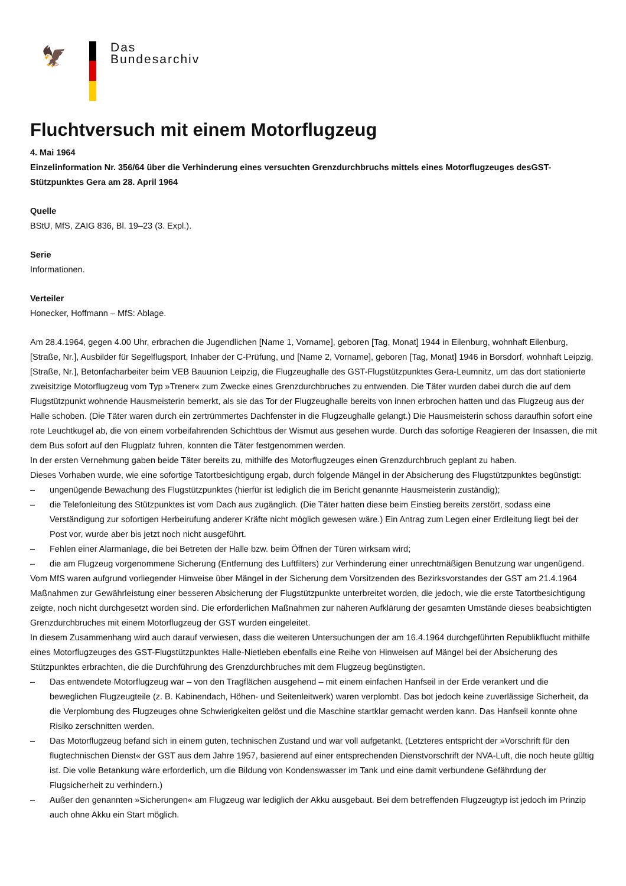🦅
Das
Bundesarchiv
Fluchtversuch mit einem Motorflugzeug
4. Mai 1964
Einzelinformation Nr. 356/64 über die Verhinderung eines versuchten Grenzdurchbruchs mittels eines Motorflugzeuges desGST-Stützpunktes Gera am 28. April 1964
Quelle
BStU, MfS, ZAIG 836, Bl. 19–23 (3. Expl.).
Serie
Informationen.
Verteiler
Honecker, Hoffmann – MfS: Ablage.
Am 28.4.1964, gegen 4.00 Uhr, erbrachen die Jugendlichen [Name 1, Vorname], geboren [Tag, Monat] 1944 in Eilenburg, wohnhaft Eilenburg, [Straße, Nr.], Ausbilder für Segelflugsport, Inhaber der C-Prüfung, und [Name 2, Vorname], geboren [Tag, Monat] 1946 in Borsdorf, wohnhaft Leipzig, [Straße, Nr.], Betonfacharbeiter beim VEB Bauunion Leipzig, die Flugzeughalle des GST-Flugstützpunktes Gera-Leumnitz, um das dort stationierte zweisitzige Motorflugzeug vom Typ »Trener« zum Zwecke eines Grenzdurchbruches zu entwenden. Die Täter wurden dabei durch die auf dem Flugstützpunkt wohnende Hausmeisterin bemerkt, als sie das Tor der Flugzeughalle bereits von innen erbrochen hatten und das Flugzeug aus der Halle schoben. (Die Täter waren durch ein zertrümmertes Dachfenster in die Flugzeughalle gelangt.) Die Hausmeisterin schoss daraufhin sofort eine rote Leuchtkugel ab, die von einem vorbeifahrenden Schichtbus der Wismut aus gesehen wurde. Durch das sofortige Reagieren der Insassen, die mit dem Bus sofort auf den Flugplatz fuhren, konnten die Täter festgenommen werden.
In der ersten Vernehmung gaben beide Täter bereits zu, mithilfe des Motorflugzeuges einen Grenzdurchbruch geplant zu haben.
Dieses Vorhaben wurde, wie eine sofortige Tatortbesichtigung ergab, durch folgende Mängel in der Absicherung des Flugstützpunktes begünstigt:
– ungenügende Bewachung des Flugstützpunktes (hierfür ist lediglich die im Bericht genannte Hausmeisterin zuständig);
– die Telefonleitung des Stützpunktes ist vom Dach aus zugänglich. (Die Täter hatten diese beim Einstieg bereits zerstört, sodass eine Verständigung zur sofortigen Herbeirufung anderer Kräfte nicht möglich gewesen wäre.) Ein Antrag zum Legen einer Erdleitung liegt bei der Post vor, wurde aber bis jetzt noch nicht ausgeführt.
– Fehlen einer Alarmanlage, die bei Betreten der Halle bzw. beim Öffnen der Türen wirksam wird;
– die am Flugzeug vorgenommene Sicherung (Entfernung des Luftfilters) zur Verhinderung einer unrechtmäßigen Benutzung war ungenügend.
Vom MfS waren aufgrund vorliegender Hinweise über Mängel in der Sicherung dem Vorsitzenden des Bezirksvorstandes der GST am 21.4.1964 Maßnahmen zur Gewährleistung einer besseren Absicherung der Flugstützpunkte unterbreitet worden, die jedoch, wie die erste Tatortbesichtigung zeigte, noch nicht durchgesetzt worden sind. Die erforderlichen Maßnahmen zur näheren Aufklärung der gesamten Umstände dieses beabsichtigten Grenzdurchbruches mit einem Motorflugzeug der GST wurden eingeleitet.
In diesem Zusammenhang wird auch darauf verwiesen, dass die weiteren Untersuchungen der am 16.4.1964 durchgeführten Republikflucht mithilfe eines Motorflugzeuges des GST-Flugstützpunktes Halle-Nietleben ebenfalls eine Reihe von Hinweisen auf Mängel bei der Absicherung des Stützpunktes erbrachten, die die Durchführung des Grenzdurchbruches mit dem Flugzeug begünstigten.
– Das entwendete Motorflugzeug war – von den Tragflächen ausgehend – mit einem einfachen Hanfseil in der Erde verankert und die beweglichen Flugzeugteile (z. B. Kabinendach, Höhen- und Seitenleitwerk) waren verplombt. Das bot jedoch keine zuverlässige Sicherheit, da die Verplombung des Flugzeuges ohne Schwierigkeiten gelöst und die Maschine startklar gemacht werden kann. Das Hanfseil konnte ohne Risiko zerschnitten werden.
– Das Motorflugzeug befand sich in einem guten, technischen Zustand und war voll aufgetankt. (Letzteres entspricht der »Vorschrift für den flugtechnischen Dienst« der GST aus dem Jahre 1957, basierend auf einer entsprechenden Dienstvorschrift der NVA-Luft, die noch heute gültig ist. Die volle Betankung wäre erforderlich, um die Bildung von Kondenswasser im Tank und eine damit verbundene Gefährdung der Flugsicherheit zu verhindern.)
– Außer den genannten »Sicherungen« am Flugzeug war lediglich der Akku ausgebaut. Bei dem betreffenden Flugzeugtyp ist jedoch im Prinzip auch ohne Akku ein Start möglich.